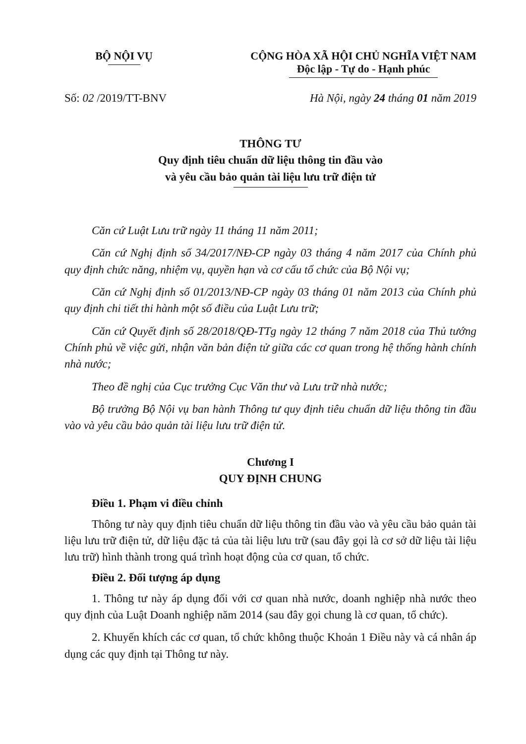BỘ NỘI VỤ CỘNG HÒA XÃ HỘI CHỦ NGHĨA VIỆT NAM
Độc lập - Tự do - Hạnh phúc
Số: 02 /2019/TT-BNV Hà Nội, ngày 24 tháng 01 năm 2019
THÔNG TƯ
Quy định tiêu chuẩn dữ liệu thông tin đầu vào
và yêu cầu bảo quản tài liệu lưu trữ điện tử
Căn cứ Luật Lưu trữ ngày 11 tháng 11 năm 2011;
Căn cứ Nghị định số 34/2017/NĐ-CP ngày 03 tháng 4 năm 2017 của Chính phủ quy định chức năng, nhiệm vụ, quyền hạn và cơ cấu tổ chức của Bộ Nội vụ;
Căn cứ Nghị định số 01/2013/NĐ-CP ngày 03 tháng 01 năm 2013 của Chính phủ quy định chi tiết thi hành một số điều của Luật Lưu trữ;
Căn cứ Quyết định số 28/2018/QĐ-TTg ngày 12 tháng 7 năm 2018 của Thủ tướng Chính phủ về việc gửi, nhận văn bản điện tử giữa các cơ quan trong hệ thống hành chính nhà nước;
Theo đề nghị của Cục trưởng Cục Văn thư và Lưu trữ nhà nước;
Bộ trưởng Bộ Nội vụ ban hành Thông tư quy định tiêu chuẩn dữ liệu thông tin đầu vào và yêu cầu bảo quản tài liệu lưu trữ điện tử.
Chương I
QUY ĐỊNH CHUNG
Điều 1. Phạm vi điều chỉnh
Thông tư này quy định tiêu chuẩn dữ liệu thông tin đầu vào và yêu cầu bảo quản tài liệu lưu trữ điện tử, dữ liệu đặc tả của tài liệu lưu trữ (sau đây gọi là cơ sở dữ liệu tài liệu lưu trữ) hình thành trong quá trình hoạt động của cơ quan, tổ chức.
Điều 2. Đối tượng áp dụng
1. Thông tư này áp dụng đối với cơ quan nhà nước, doanh nghiệp nhà nước theo quy định của Luật Doanh nghiệp năm 2014 (sau đây gọi chung là cơ quan, tổ chức).
2. Khuyến khích các cơ quan, tổ chức không thuộc Khoản 1 Điều này và cá nhân áp dụng các quy định tại Thông tư này.